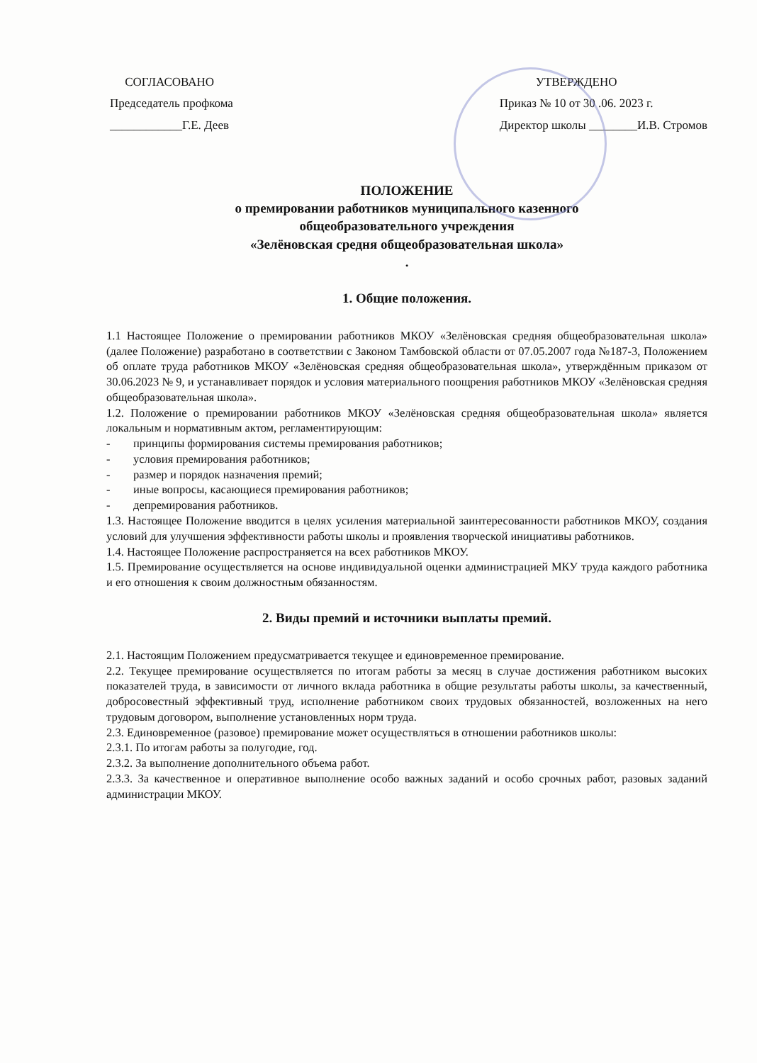СОГЛАСОВАНО
Председатель профкома
____________Г.Е. Деев
УТВЕРЖДЕНО
Приказ № 10 от 30 .06. 2023 г.
Директор школы ________И.В. Стромов
ПОЛОЖЕНИЕ
о премировании работников муниципального казенного
общеобразовательного учреждения
«Зелёновская средня общеобразовательная школа»
.
1. Общие положения.
1.1 Настоящее Положение о премировании работников МКОУ «Зелёновская средняя общеобразовательная школа» (далее Положение) разработано в соответствии с Законом Тамбовской области от 07.05.2007 года №187-3, Положением об оплате труда работников МКОУ «Зелёновская средняя общеобразовательная школа», утверждённым приказом от 30.06.2023 № 9, и устанавливает порядок и условия материального поощрения работников МКОУ «Зелёновская средняя общеобразовательная школа».
1.2. Положение о премировании работников МКОУ «Зелёновская средняя общеобразовательная школа» является локальным и нормативным актом, регламентирующим:
- принципы формирования системы премирования работников;
- условия премирования работников;
- размер и порядок назначения премий;
- иные вопросы, касающиеся премирования работников;
- депремирования работников.
1.3. Настоящее Положение вводится в целях усиления материальной заинтересованности работников МКОУ, создания условий для улучшения эффективности работы школы и проявления творческой инициативы работников.
1.4. Настоящее Положение распространяется на всех работников МКОУ.
1.5. Премирование осуществляется на основе индивидуальной оценки администрацией МКУ труда каждого работника и его отношения к своим должностным обязанностям.
2. Виды премий и источники выплаты премий.
2.1. Настоящим Положением предусматривается текущее и единовременное премирование.
2.2. Текущее премирование осуществляется по итогам работы за месяц в случае достижения работником высоких показателей труда, в зависимости от личного вклада работника в общие результаты работы школы, за качественный, добросовестный эффективный труд, исполнение работником своих трудовых обязанностей, возложенных на него трудовым договором, выполнение установленных норм труда.
2.3. Единовременное (разовое) премирование может осуществляться в отношении работников школы:
2.3.1. По итогам работы за полугодие, год.
2.3.2. За выполнение дополнительного объема работ.
2.3.3. За качественное и оперативное выполнение особо важных заданий и особо срочных работ, разовых заданий администрации МКОУ.